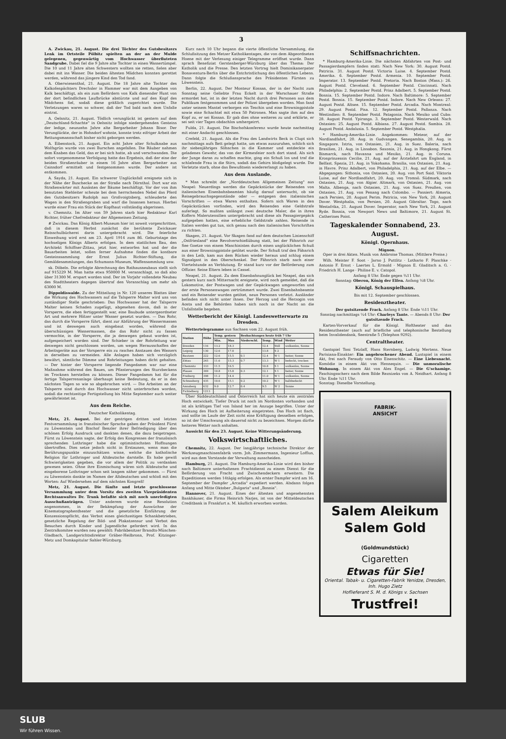3
A. Zwickau, 21. August. Die drei Töchter des Gutsbesitzers Lenk im Ortsteile Pölbitz spielten an der an der Mulde gelegenen, gegenwärtig vom Hochwasser überfluteten Sandgrube. Dabei fiel die 9 Jahre alte Tochter in einen Wassertümpel. Die 10 und 11 Jahre alten Schwestern wollten sie retten, fielen aber dabei mit ins Wasser. Die beiden ältesten Mädchen konnten gerettet werden, während das jüngere Kind den Tod fand.
A. Oberwiesenthal, 21. August. Die 18 Jahre alte Tochter des Kalkofenpächters Drechsler in Hammer war mit dem Ausgeben von Kalk beschäftigt, als ein zum Befördern von Kalk dienender Hunt von der dort befindlichen Laufbrücke abstürzte und auf den Kopf des Mädchens fiel, sodaß diese gräßlich zugerichtet wurde. Die Verletzungen waren so schwer, daß der Tod bald nach dem Unfalle eintrat.
A. Oelsnitz, 21. August. Tödlich verunglückt ist gestern auf dem „Deutschland-Schachte" in Oelsnitz infolge niedergehenden Gesteins der ledige, neunzehn Jahre alte Bergarbeiter Johann Bisor. Der Verunglückte, der in Hohndorf wohnte, konnte trotz eifriger Arbeit der Rettungsmannschaft bisher nicht geborgen werden.
A. Eibenstock, 21. August. Ein acht Jahre alter Schulknabe aus Wolfsgrün wurde von zwei Burschen angefallen. Die Räuber nahmen dem Knaben das Geld, das er bei sich hatte, ab und verschwanden. Die sofort vorgenommene Verfolgung hatte das Ergebnis, daß der eine der beiden Straßenräuber in einem 16 Jahre alten Bergarbeiter aus Cainsdorf ermittelt und festgenommen wurde. Der andere ist entkommen.
A. Sayda, 21. August. Ein schwerer Unglücksfall ereignete sich in der Nähe der Buschecke an der Straße nach Dörnthal. Dort war ein Straßenwärter mit Ausästen der Bäume beschäftigt. Vor der von ihm benutzten Stehleiter scheute bei dem herrschenden Nebel das Pferd des Gutsbesitzers Rudolph aus Großvoigtsberg, schleuderte den Wagen in den Straßengraben und warf die Insassen heraus. Hierbei wurde einer Frau ein Stück der Kopfhaut vollständig abgerissen.
v. Chemnitz. Im Alter von 59 Jahren starb hier Redakteur Karl Richter, früher Chefredakteur der Allgemeinen Zeitung.
# Zwickau. Das König Albert-Museum hier ist soweit vorgeschritten, daß in diesem Herbst zunächst die berühmte Zwickauer Ratsschulbücherei darin untergebracht wird. Die feierliche Einweihung wird erst am 23. April 1914 zum 86. Geburtstage des hochseligen Königs Alberts erfolgen. In dem stattlichen Bau, den Architekt Schiffner-Zittau, jetzt hier, entworfen hat und der die Bauarbeiten leitet, sollen ferner Aufnahme finden die kostbare Gesteinssammlung der Ernst Julius Richter-Stiftung, die Gemäldesammlungen, das Schumann-Museum, Waffensammlung usw.
sk. Döbeln. Die erfolgte Abrechnung des Rathausneubaus stellt sich auf 915229 M. Man hatte etwa 950000 M. veranschlagt, so daß also über 31300 M. erspart worden sind. Der im Vorjahr vollendete Neubau des Stadttheaters dagegen übertraf den Voranschlag um mehr als 63000 M.
Dippoldiswalde. Zu der Mitteilung in Nr. 120 unseres Blattes über die Wirkung des Hochwassers auf die Talsperre Malter wird uns von zuständiger Stelle geschrieben: Das Hochwasser hat der Talsperre Malter keinen Schaden zugefügt, abgesehen davon, daß in der Vorsperre, die eben fertiggestellt war, eine Baubude untergeordneter Art und mehrere Hölzer unter Wasser gesetzt wurden. — Das Rohr, das durch die Vorsperre führt, dient zur Abführung der Wassermassen und ist deswegen auch eingebaut worden, während die überschüssigen Wassermassen, die das Rohr nicht zu fassen vermochte, in der Vorsperre, die ja deswegen gebaut worden ist, aufgespeichert worden sind. Der Schieber in der Rohrleitung war deswegen nicht geschlossen worden, um wegen Herausschaffen der Arbeitsgeräte aus der Vorsperre ein zu rasches Anstauen des Wassers in derselben zu vermeiden. Alle Anlagen haben sich vorzüglich bewährt, sämtliche Dämme und Rohrleitungen haben dicht gehalten. — Der hinter der Vorsperre liegende Fangedamm war nur eine Maßnahme während des Baues, um Pflasterungen des Sturzbeckens im Trocknen herstellen zu können. Dieser Fangedamm hat für die fertige Talsperrenanlage überhaupt keine Bedeutung, da er in den nächsten Tagen so wie so abgebrochen wird. — Die Arbeiten an der Talsperre sind durch das Hochwasser nicht unterbrochen worden, sodaß die rechtzeitige Fertigstellung bis Mitte September auch weiter gewährleistet ist.
Aus dem Reiche.
Deutscher Katholikentag.
Metz, 21. August. Bei der gestrigen dritten und letzten Festversammlung in französischer Sprache gaben der Präsident Fürst zu Löwenstein und Bischof Benzler ihrer Befriedigung über den schönen Erfolg Ausdruck und dankten denen, die dazu beigetragen. Fürst zu Löwenstein sagte, der Erfolg des Kongresses der französisch sprechenden Lothringer habe die optimistischsten Hoffnungen übertroffen. Dies setze jedoch nicht in Erstaunen, wenn man die Berührungspunkte einzuschätzen wisse, welche die katholische Religion für Lothringer und Altdeutsche darstelle. Es habe gewiß Schwierigkeiten gegeben, die vor allem der Politik zu verdanken gewesen seien. Ohne ihre Einmischung wären sich Altdeutsche und eingeborene Lothringer schon seit langem näher gekommen. — Fürst zu Löwenstein dankte im Namen der Altdeutschen und schloß mit den Worten: Auf Wiedersehen auf dem nächsten Kongreß!
Metz, 21. August. Die fünfte und letzte geschlossene Versammlung unter dem Vorsitz des zweiten Vizepräsidenten Rechtsanwaltes Dr. Trunk befaßte sich mit noch unerledigten Ausschußanträgen. Unter anderem wurde eine Resolution angenommen, in der Bekämpfung der Auswüchse der Kinematographentheater und die gesetzliche Einführung der Konzessionspflicht, das Verbot eines gleichzeitigen Schankbetriebes, gesetzliche Regelung der Bild- und Plakatzensur und Verbot des Besuches durch Kinder und Jugendliche gefordert wird. In das Zentralkomitee wurden neu gewählt: Fabrikbesitzer Brandts-München-Gladbach, Landgerichtsdirektor Gräber-Heilbronn, Prof. Kitzinger-Metz und Domkapitular Sahler-Würzburg.
Kurz nach 10 Uhr begann die vierte öffentliche Versammlung, die Schlußsitzung des Metzer Katholikentages, die von dem Abgeordneten Hoene mit der Verlesung einiger Telegramme eröffnet wurde. Dann sprach Benefiziat Gerstenberger-Würzburg über das Thema: Der Katholik und die Presse. Den letzten Vortrag hielt Dominikanerpater Bonaventura-Berlin über die Entchristlichung des öffentlichen Lebens. Dann folgte die Schlußansprache des Präsidenten Fürsten zu Löwenstein.
Berlin, 22. August. Der Monteur Kossan, der in der Nacht zum Sonntag seine Geliebte Frau Eckelt in der Warschauer Straße ermordet hat, ist in der letzten Nacht durch drei Personen aus dem Publikum festgenommen und der Polizei übergeben worden. Man fand unter seinem Mantel verborgen ein Teschin und eine Browningpistole sowie eine Schachtel mit etwa 50 Patronen. Man sagte ihm auf den Kopf zu, er sei Kossan. Er gab dies ohne weiteres zu und erklärte, er sei seit vier Tagen obdachlos umhergeirrt.
Fulda, 21. August. Die Bischofskonferenz wurde heute nachmittag mit einer Andacht geschlossen.
Crefeld, 21. August. Als die Frau des Landwirts Beck in Clupt sich nachmittags aufs Bett gelegt hatte, um etwas auszuruhen, schlich sich ihr siebenjähriges Söhnchen in die Kammer und entdeckte ein geladenes Gewehr, das von der Kirmesfeier noch dort stand. Als sich der Junge daran zu schaffen machte, ging ein Schuß los und traf die schlafende Frau in die Stirn, sodaß das Gehirn bloßgelegt wurde. Die Verletzte starb, ohne das Bewußtsein wiedererlangt zu haben.
Aus dem Auslande.
* Man schreibt der „Norddeutschen Allgemeinen Zeitung" aus Neapel: Neuerdings werden die Gepäckstücke der Reisenden von italienischen Eisenbahnbeamten häufig darauf untersucht, ob sie Reisegebrauchsgegenstände oder — entgegen den italienischen Vorschriften — etwa Waren enthalten. Sofern sich Waren in den Gepäckstücken vorfinden, wird den Reisenden eine Geldstrafe auferlegt. So mußten unlängst zwei deutsche Maler, die in ihren Koffern Malerutensilien untergebracht und diese als Passagiergepäck aufgegeben hatten, eine erhebliche Geldstrafe zahlen. Reisende in Italien werden gut tun, sich genau nach den italienischen Vorschriften zu richten.
Skagen, 21. August. Vor Skagen fand auf dem deutschen Linienschiff „Ostfriesland" eine Revolverschießübung statt, bei der Fähnrich zur See Goetze von einem Maschinisten durch einen unglücklichen Schuß aus einer Browningpistole getötet wurde. Der Schuß traf den Fähnrich in den Leib, kam aus dem Rücken wieder heraus und schlug einem Signalgast in den Oberschenkel. Der Fähnrich starb nach einer Viertelstunde an Verblutung. Er stand kurz vor der Beförderung zum Offizier. Seine Eltern leben in Cassel.
Neapel, 21. August. Zu dem Eisenbahnunglück bei Neapel, das sich gestern kurz nach Mitternacht ereignete, wird noch gemeldet, daß die Lokomotive, der Postwagen und der Gepäckwagen umgeworfen und der erste Personenwagen zertrümmert wurde. Zwei Eisenbahnbeamte und ein Reisender wurden getötet, neun Personen verletzt. Ausländer befinden sich nicht unter ihnen. Der Herzog und die Herzogin von Aosta und die Behörden haben sich noch in der Nacht an die Unfallstelle begeben.
Wetterbericht der Königl. Landeswetterwarte zu Dresden.
Wettertelegramme aus Sachsen vom 22. August früh.
| Station | Höhe | Temp. gestern | | Beobachtungen heute früh 7 Uhr | | | |
| --- | --- | --- | --- | --- | --- | --- | --- |
| | | Min. | Max | Niederschl. | Temp. | Wind | Wetter |
| Dresden | 116 | 13.2 | 18.3 | . | 12.4 | Still | wolkenlos, Sonne |
| Leipzig | 130 | 12.6 | 17.0 | . | 13.8 | S 2 | . |
| Bautzen | 222 | 12.6 | 15.5 | 0.1 | 12.4 | W 1 | heiter, Sonne |
| Zittau | 245 | 11.6 | 15.3 | 0.7 | 13.3 | W 1 | bedeckt, trocken |
| Chemnitz | 333 | 11.5 | 16.5 | . | 10.8 | S 1 | wolkenlos, Sonne |
| Plauen | 369 | 10.8 | 15.8 | 0.3 | 12.1 | S 1 | heiter, Sonne |
| Freiberg | 398 | 11.2 | 14.4 | . | 11.0 | W 1 | wolkenlos, Sonne |
| Schneeberg | 435 | 10.6 | 15.1 | 0.2 | 10.2 | W 1 | halbbedeckt |
| Annaberg | 632 | 9.0 | 12.7 | 0.4 | 9.5 | W 2 | Sonne |
| Fichtelberg | 1213 | . | . | . | . | . | . |
Über Süddeutschland und Österreich hat sich heute ein zentrales Hoch entwickelt. Tiefer Druck ist noch im Nordosten vorhanden und ist als kräftiges Tief von Island her im Anzuge begriffen. Unter der Wirkung des Hoch ist Aufheiterung eingetreten. Das Hoch ist flach, und sollte im Laufe der Zeit nicht eine Kräftigung desselben erfolgen, so ist der Umschwung als dauernd nicht zu bezeichnen. Morgen dürfte heiteres Wetter noch anhalten.
Aussicht für den 23. August. Keine Witterungsänderung.
Volkswirtschaftliches.
Chemnitz, 22. August. Der langjährige technische Direktor der Werkzeugmaschinenfabrik vorm. Joh. Zimmermann, Ingenieur Loffius, wird aus dem Vorstande der Verwaltung ausscheiden.
Hamburg, 21. August. Die Hamburg-Amerika-Linie wird den bisher nach Baltimore unterhaltenen Frachtdienst zu einem Dienst für die Beförderung von Fracht und Zwischendeckern erweitern. Die Expeditionen werden 14tägig erfolgen. Als erster Dampfer wird am 16. September der Dampfer „Arcadia" expediert werden. Alsdann folgen Anfang und Mitte Oktober „Bulgaria" und „Bosnia".
Hannover, 21. August. Eines der ältesten und angesehensten Bankhäuser, die Firma Heinrich Narjes, ist von der Mitteldeutschen Creditbank in Frankfurt a. M. käuflich erworben worden.
Schiffsnachrichten.
* Hamburg-Amerika-Linie. Die nächsten Abfahrten von Post- und Passagierdampfern finden statt: Nach New York: 30. August Postd. Patricia. 31. August Postd. Victoria Luise. 4. September Postd. Amerika. 6. September Postd. Armenia. 10. September Postd. Imperator. 13. September Postd. Pretoria. Nach Boston (Mass.): 26. August Postd. Cleveland. 6. September Postd. Cincinnati. Nach Philadelphia: 2. September Postd. Prinz Adalbert. 5. September Postd. Bosnia. 15. September Postd. Indore. Nach Baltimore: 5. September Postd. Bosnia. 15. September Postd. Indore. Nach New Orleans: 27. August Postd. Altsee. 15. September Postd. Arcadia. Nach Montreal: 29. August Postd. Pisa. 12. September Postd. Pallanza. Nach Westindien: 8. September Postd. Patagonia. Nach Mexiko und Cuba: 28. August Postd. Ypiranga. 3. September Postd. Westerwald. Nach Ostasien: 25. August Postd. Albiana. 27. August Postd. Sambia. 28. August Postd. Andalusia. 5. September Postd. Westphalia.
* Hamburg-Amerika-Linie. Angekommen: Meteor, auf der Nordlandfahrt, 20. Aug. in Gudvangen. Senegambia, 20. Aug. in Singapore. Istria, von Ostasien, 21. Aug. in Suez. Baleria, nach Brasilien, 21. Aug. in Lissabon. Saxonia, 21. Aug. in Hongkong. Fürst Bismarck, nach Havanna und Mexiko, 21. Aug. in Coruna. Kronprinzessin Cecilie, 21. Aug. auf der Ärztefahrt um England, in Belfast. Spezia, 21. Aug. in Yokohama. Brasilia, von Ostasien, 21. Aug. in Havre. Prinz Adalbert, von Philadelphia, 21. Aug. auf der Elbe. — Abgegangen: Sithonia, von Ostasien, 20. Aug. von Port Said. Viktoria Luise, auf der Nordlandfahrt, 20. Aug. von Tromsö. Südmark, nach Ostasien, 21. Aug. von Algier. Altmark, von Ostasien, 21. Aug. von Malta. Albenga, nach Ostasien, 21. Aug. von Suez. Preußen, von Ostasien, 21. Aug. von Penang nach Colombo. — Passiert: Almeria, nach Persien, 20. August Perim. Patricia, von New York, 20. August Dover. Westphalia, von Persien, 20. August Gibraltar. Togo, nach Westafrika, 21. August Dover. Imperator, nach New York, 21. August Ryde. Bosnia, von Newport News und Baltimore, 21. August St. Catherines Point.
Tageskalender Sonnabend, 23. August.
Königl. Opernhaus.
Mignon.
Oper in drei Akten. Musik von Ambroise Thomas. (Mittlere Preise.)
Wilh. Meister F. Soot · Jarno J. Puttlitz · Lothario F. Plaschke · Antonio F. Ernst · Laertes L. Ermold · Mignon E. Gladitsch a. G. · Friedrich H. Lange · Philine E. v. Catopol.
Anfang 8 Uhr. Ende gegen ¾11 Uhr.
Sonntag: Oberon, König der Elfen. Anfang ½8 Uhr.
Königl. Schauspielhaus.
Bis mit 12. September geschlossen.
Residenztheater.
Der gutsitzende Frack. Anfang 8 Uhr. Ende ½11 Uhr.
Sonntag nachmittags ¼4 Uhr: Charleys Tante. — Abends 8 Uhr: Der gutsitzende Frack.
Karten-Vorverkauf für die Königl. Hoftheater und das Residenztheater (auch auf briefliche und telephonische Bestellung beim Invalidendank, Seestraße 5 (Telephon 9292).
Centraltheater.
Gastspiel Toni Tetzlaff, Hans Sternberg, Ludwig Mertens. Neue Parisiana-Einakter: Ein angebrochener Abend. Lustspiel in einem Akt, frei nach Feraudy von Otto Eisenschitz. — Eine Liebesnacht. Komödie in einem Akt von Hennequin. — Die unmoralische Wohnung. In einem Akt von Alex Engel. — Die G'schamige. Faschingsscherz nach dem Bilde Reznizeks von A. Neidhart. Anfang 8 Uhr. Ende ¼11 Uhr.
Sonntag: Dieselbe Vorstellung.
FABRIK-
ANSICHT
Salem Aleikum
Salem Gold (Goldmundstück)
Cigaretten
Etwas für Sie!
Oriental. Tabak- u. Cigaretten-Fabrik Yenidze, Dresden, Inh. Hugo Zietz
Hoflieferant S. M. d. Königs v. Sachsen
Trustfrei!
SLUB
Wir führen Wissen.